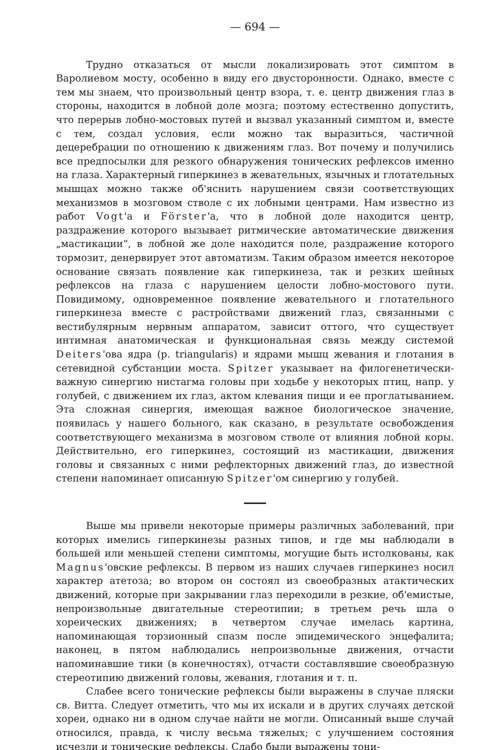— 694 —
Трудно отказаться от мысли локализировать этот симптом в Варолиевом мосту, особенно в виду его двусторонности. Однако, вместе с тем мы знаем, что произвольный центр взора, т. е. центр движения глаз в стороны, находится в лобной доле мозга; поэтому естественно допустить, что перерыв лобно-мостовых путей и вызвал указанный симптом и, вместе с тем, создал условия, если можно так выразиться, частичной децеребрации по отношению к движениям глаз. Вот почему и получились все предпосылки для резкого обнаружения тонических рефлексов именно на глаза. Характерный гиперкинез в жевательных, язычных и глотательных мышцах можно также об'яснить нарушением связи соответствующих механизмов в мозговом стволе с их лобными центрами. Нам известно из работ Vogt'а и Förster'а, что в лобной доле находится центр, раздражение которого вызывает ритмические автоматические движения „мастикации“, в лобной же доле находится поле, раздражение которого тормозит, денервирует этот автоматизм. Таким образом имеется некоторое основание связать появление как гиперкинеза, так и резких шейных рефлексов на глаза с нарушением целости лобно-мостового пути. Повидимому, одновременное появление жевательного и глотательного гиперкинеза вместе с растройствами движений глаз, связанными с вестибулярным нервным аппаратом, зависит оттого, что существует интимная анатомическая и функциональная связь между системой Deiters'ова ядра (p. triangularis) и ядрами мышц жевания и глотания в сетевидной субстанции моста. Spitzer указывает на филогенетически-важную синергию нистагма головы при ходьбе у некоторых птиц, напр. у голубей, с движением их глаз, актом клевания пищи и ее проглатыванием. Эта сложная синергия, имеющая важное биологическое значение, появилась у нашего больного, как сказано, в результате освобождения соответствующего механизма в мозговом стволе от влияния лобной коры. Действительно, его гиперкинез, состоящий из мастикации, движения головы и связанных с ними рефлекторных движений глаз, до известной степени напоминает описанную Spitzer'ом синергию у голубей.
Выше мы привели некоторые примеры различных заболеваний, при которых имелись гиперкинезы разных типов, и где мы наблюдали в большей или меньшей степени симптомы, могущие быть истолкованы, как Magnus'овские рефлексы. В первом из наших случаев гиперкинез носил характер атетоза; во втором он состоял из своеобразных атактических движений, которые при закрывании глаз переходили в резкие, об'емистые, непроизвольные двигательные стереотипии; в третьем речь шла о хореических движениях; в четвертом случае имелась картина, напоминающая торзионный спазм после эпидемического энцефалита; наконец, в пятом наблюдались непроизвольные движения, отчасти напоминавшие тики (в конечностях), отчасти составлявшие своеобразную стереотипию движений головы, жевания, глотания и т. п.
Слабее всего тонические рефлексы были выражены в случае пляски св. Витта. Следует отметить, что мы их искали и в других случаях детской хореи, однако ни в одном случае найти не могли. Описанный выше случай относился, правда, к числу весьма тяжелых; с улучшением состояния исчезли и тонические рефлексы. Слабо были выражены тони-